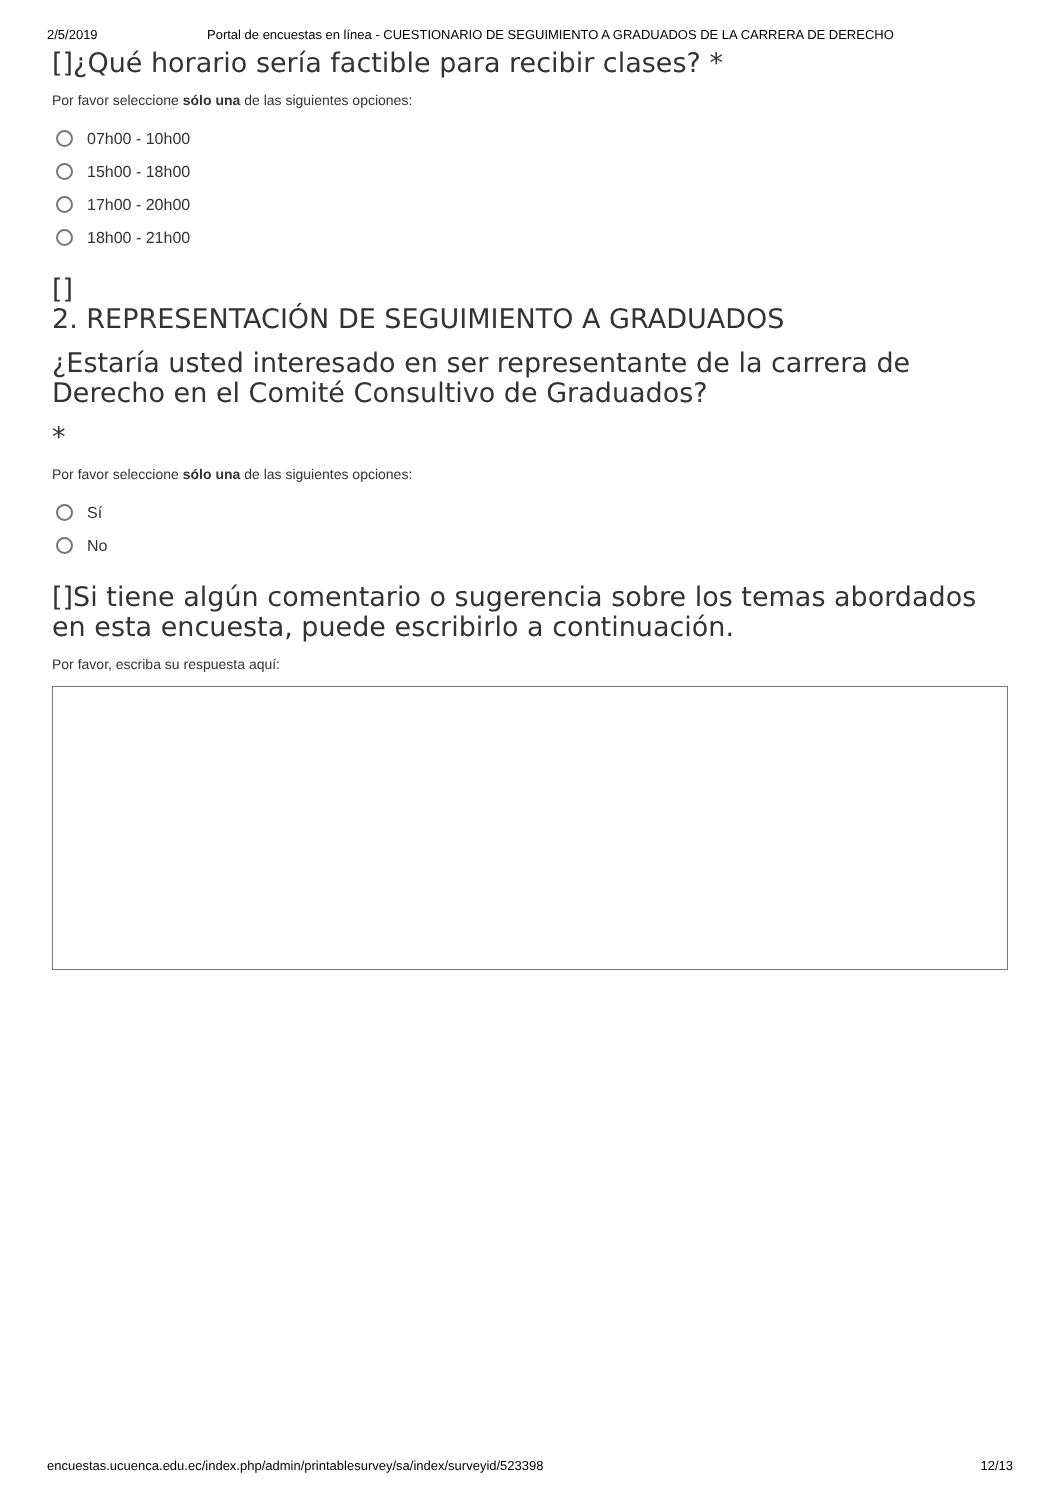2/5/2019 Portal de encuestas en línea - CUESTIONARIO DE SEGUIMIENTO A GRADUADOS DE LA CARRERA DE DERECHO
[]¿Qué horario sería factible para recibir clases? *
Por favor seleccione sólo una de las siguientes opciones:
07h00 - 10h00
15h00 - 18h00
17h00 - 20h00
18h00 - 21h00
[]
2. REPRESENTACIÓN DE SEGUIMIENTO A GRADUADOS
¿Estaría usted interesado en ser representante de la carrera de Derecho en el Comité Consultivo de Graduados?
*
Por favor seleccione sólo una de las siguientes opciones:
Sí
No
[]Si tiene algún comentario o sugerencia sobre los temas abordados en esta encuesta, puede escribirlo a continuación.
Por favor, escriba su respuesta aquí:
encuestas.ucuenca.edu.ec/index.php/admin/printablesurvey/sa/index/surveyid/523398 12/13